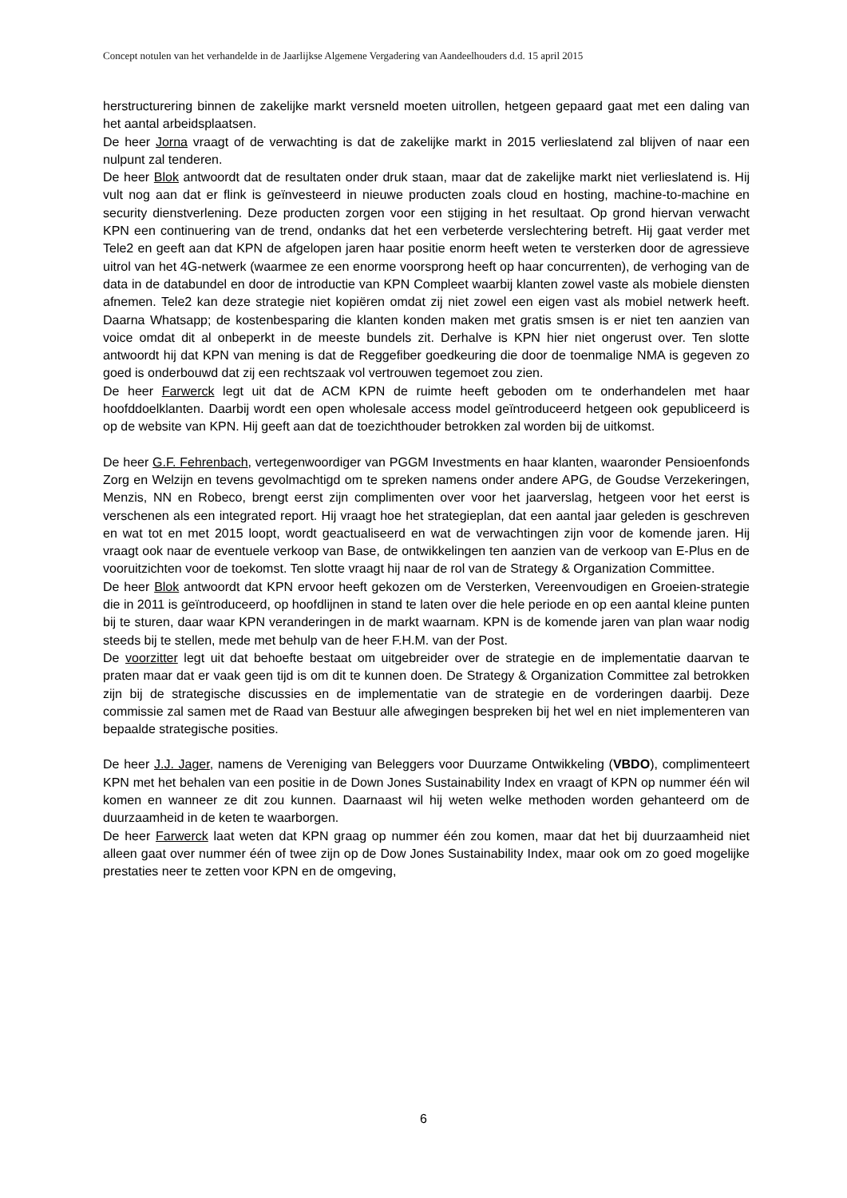Concept notulen van het verhandelde in de Jaarlijkse Algemene Vergadering van Aandeelhouders d.d. 15 april 2015
herstructurering binnen de zakelijke markt versneld moeten uitrollen, hetgeen gepaard gaat met een daling van het aantal arbeidsplaatsen.
De heer Jorna vraagt of de verwachting is dat de zakelijke markt in 2015 verlieslatend zal blijven of naar een nulpunt zal tenderen.
De heer Blok antwoordt dat de resultaten onder druk staan, maar dat de zakelijke markt niet verlieslatend is. Hij vult nog aan dat er flink is geïnvesteerd in nieuwe producten zoals cloud en hosting, machine-to-machine en security dienstverlening. Deze producten zorgen voor een stijging in het resultaat. Op grond hiervan verwacht KPN een continuering van de trend, ondanks dat het een verbeterde verslechtering betreft. Hij gaat verder met Tele2 en geeft aan dat KPN de afgelopen jaren haar positie enorm heeft weten te versterken door de agressieve uitrol van het 4G-netwerk (waarmee ze een enorme voorsprong heeft op haar concurrenten), de verhoging van de data in de databundel en door de introductie van KPN Compleet waarbij klanten zowel vaste als mobiele diensten afnemen. Tele2 kan deze strategie niet kopiëren omdat zij niet zowel een eigen vast als mobiel netwerk heeft. Daarna Whatsapp; de kostenbesparing die klanten konden maken met gratis smsen is er niet ten aanzien van voice omdat dit al onbeperkt in de meeste bundels zit. Derhalve is KPN hier niet ongerust over. Ten slotte antwoordt hij dat KPN van mening is dat de Reggefiber goedkeuring die door de toenmalige NMA is gegeven zo goed is onderbouwd dat zij een rechtszaak vol vertrouwen tegemoet zou zien.
De heer Farwerck legt uit dat de ACM KPN de ruimte heeft geboden om te onderhandelen met haar hoofddoelklanten. Daarbij wordt een open wholesale access model geïntroduceerd hetgeen ook gepubliceerd is op de website van KPN. Hij geeft aan dat de toezichthouder betrokken zal worden bij de uitkomst.
De heer G.F. Fehrenbach, vertegenwoordiger van PGGM Investments en haar klanten, waaronder Pensioenfonds Zorg en Welzijn en tevens gevolmachtigd om te spreken namens onder andere APG, de Goudse Verzekeringen, Menzis, NN en Robeco, brengt eerst zijn complimenten over voor het jaarverslag, hetgeen voor het eerst is verschenen als een integrated report. Hij vraagt hoe het strategieplan, dat een aantal jaar geleden is geschreven en wat tot en met 2015 loopt, wordt geactualiseerd en wat de verwachtingen zijn voor de komende jaren. Hij vraagt ook naar de eventuele verkoop van Base, de ontwikkelingen ten aanzien van de verkoop van E-Plus en de vooruitzichten voor de toekomst. Ten slotte vraagt hij naar de rol van de Strategy & Organization Committee.
De heer Blok antwoordt dat KPN ervoor heeft gekozen om de Versterken, Vereenvoudigen en Groeien-strategie die in 2011 is geïntroduceerd, op hoofdlijnen in stand te laten over die hele periode en op een aantal kleine punten bij te sturen, daar waar KPN veranderingen in de markt waarnam. KPN is de komende jaren van plan waar nodig steeds bij te stellen, mede met behulp van de heer F.H.M. van der Post.
De voorzitter legt uit dat behoefte bestaat om uitgebreider over de strategie en de implementatie daarvan te praten maar dat er vaak geen tijd is om dit te kunnen doen. De Strategy & Organization Committee zal betrokken zijn bij de strategische discussies en de implementatie van de strategie en de vorderingen daarbij. Deze commissie zal samen met de Raad van Bestuur alle afwegingen bespreken bij het wel en niet implementeren van bepaalde strategische posities.
De heer J.J. Jager, namens de Vereniging van Beleggers voor Duurzame Ontwikkeling (VBDO), complimenteert KPN met het behalen van een positie in de Down Jones Sustainability Index en vraagt of KPN op nummer één wil komen en wanneer ze dit zou kunnen. Daarnaast wil hij weten welke methoden worden gehanteerd om de duurzaamheid in de keten te waarborgen.
De heer Farwerck laat weten dat KPN graag op nummer één zou komen, maar dat het bij duurzaamheid niet alleen gaat over nummer één of twee zijn op de Dow Jones Sustainability Index, maar ook om zo goed mogelijke prestaties neer te zetten voor KPN en de omgeving,
6